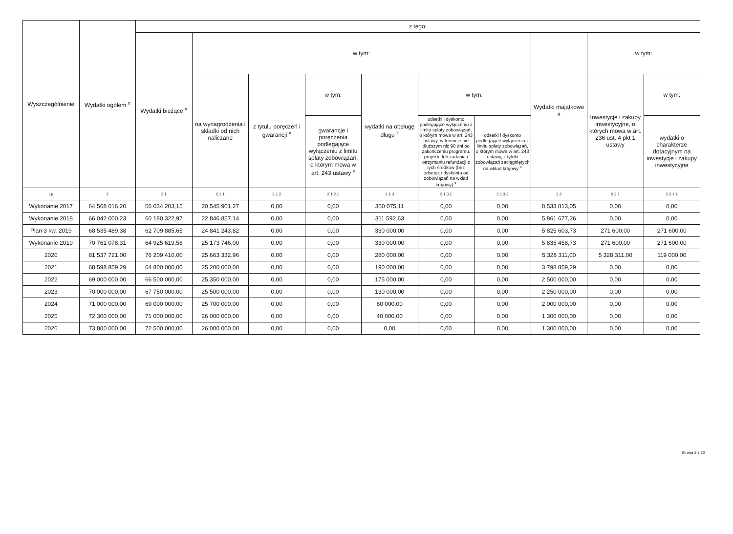| Wyszczególnienie | Wydatki ogółem <sup>x</sup> | z tego: | | | | | | | | | |
| --- | --- | --- | --- | --- | --- | --- | --- | --- | --- | --- | --- |
| | | Wydatki bieżące <sup>x</sup> | w tym: | | | | | | Wydatki majątkowe x | w tym: | |
| | | | na wynagrodzenia i składki od nich naliczane | z tytułu poręczeń i gwarancji <sup>x</sup> | w tym: | wydatki na obsługę długu <sup>x</sup> | w tym: | | | Inwestycje i zakupy inwestycyjne, o których mowa w art. 236 ust. 4 pkt 1 ustawy | w tym: |
| | | | | | gwarancje i poręczenia podlegające wyłączeniu z limitu spłaty zobowiązań, o którym mowa w art. 243 ustawy <sup>x</sup> | | odsetki i dyskonto podlegające wyłączeniu z limitu spłaty zobowiązań, o którym mowa w art. 243 ustawy, w terminie nie dłuższym niż 90 dni po zakończeniu programu, projektu lub zadania i otrzymaniu refundacji z tych środków (bez odsetek i dyskonta od zobowiązań na wkład krajowy) <sup>x</sup> | odsetki i dyskonto podlegające wyłączeniu z limitu spłaty zobowiązań, o którym mowa w art. 243 ustawy, z tytułu zobowiązań zaciągniętych na wkład krajowy <sup>x</sup> | | | wydatki o charakterze dotacyjnym na inwestycje i zakupy inwestycyjne |
| Lp | 2 | 2.1 | 2.1.1 | 2.1.2 | 2.1.2.1 | 2.1.3 | 2.1.3.1 | 2.1.3.2 | 2.2 | 2.2.1 | 2.2.1.1 |
| Wykonanie 2017 | 64 568 016,20 | 56 034 203,15 | 20 545 901,27 | 0,00 | 0,00 | 350 075,11 | 0,00 | 0,00 | 8 533 813,05 | 0,00 | 0,00 |
| Wykonanie 2018 | 66 042 000,23 | 60 180 322,97 | 22 846 857,14 | 0,00 | 0,00 | 311 592,63 | 0,00 | 0,00 | 5 861 677,26 | 0,00 | 0,00 |
| Plan 3 kw. 2019 | 68 535 489,38 | 62 709 885,65 | 24 841 243,82 | 0,00 | 0,00 | 330 000,00 | 0,00 | 0,00 | 5 825 603,73 | 271 600,00 | 271 600,00 |
| Wykonanie 2019 | 70 761 078,31 | 64 925 619,58 | 25 173 746,00 | 0,00 | 0,00 | 330 000,00 | 0,00 | 0,00 | 5 835 458,73 | 271 600,00 | 271 600,00 |
| 2020 | 81 537 721,00 | 76 209 410,00 | 25 663 332,96 | 0,00 | 0,00 | 280 000,00 | 0,00 | 0,00 | 5 328 311,00 | 5 328 311,00 | 119 000,00 |
| 2021 | 68 598 859,29 | 64 800 000,00 | 25 200 000,00 | 0,00 | 0,00 | 190 000,00 | 0,00 | 0,00 | 3 798 859,29 | 0,00 | 0,00 |
| 2022 | 69 000 000,00 | 66 500 000,00 | 25 350 000,00 | 0,00 | 0,00 | 175 000,00 | 0,00 | 0,00 | 2 500 000,00 | 0,00 | 0,00 |
| 2023 | 70 000 000,00 | 67 750 000,00 | 25 500 000,00 | 0,00 | 0,00 | 130 000,00 | 0,00 | 0,00 | 2 250 000,00 | 0,00 | 0,00 |
| 2024 | 71 000 000,00 | 69 000 000,00 | 25 700 000,00 | 0,00 | 0,00 | 80 000,00 | 0,00 | 0,00 | 2 000 000,00 | 0,00 | 0,00 |
| 2025 | 72 300 000,00 | 71 000 000,00 | 26 000 000,00 | 0,00 | 0,00 | 40 000,00 | 0,00 | 0,00 | 1 300 000,00 | 0,00 | 0,00 |
| 2026 | 73 800 000,00 | 72 500 000,00 | 26 000 000,00 | 0,00 | 0,00 | 0,00 | 0,00 | 0,00 | 1 300 000,00 | 0,00 | 0,00 |
Strona 3 z 10